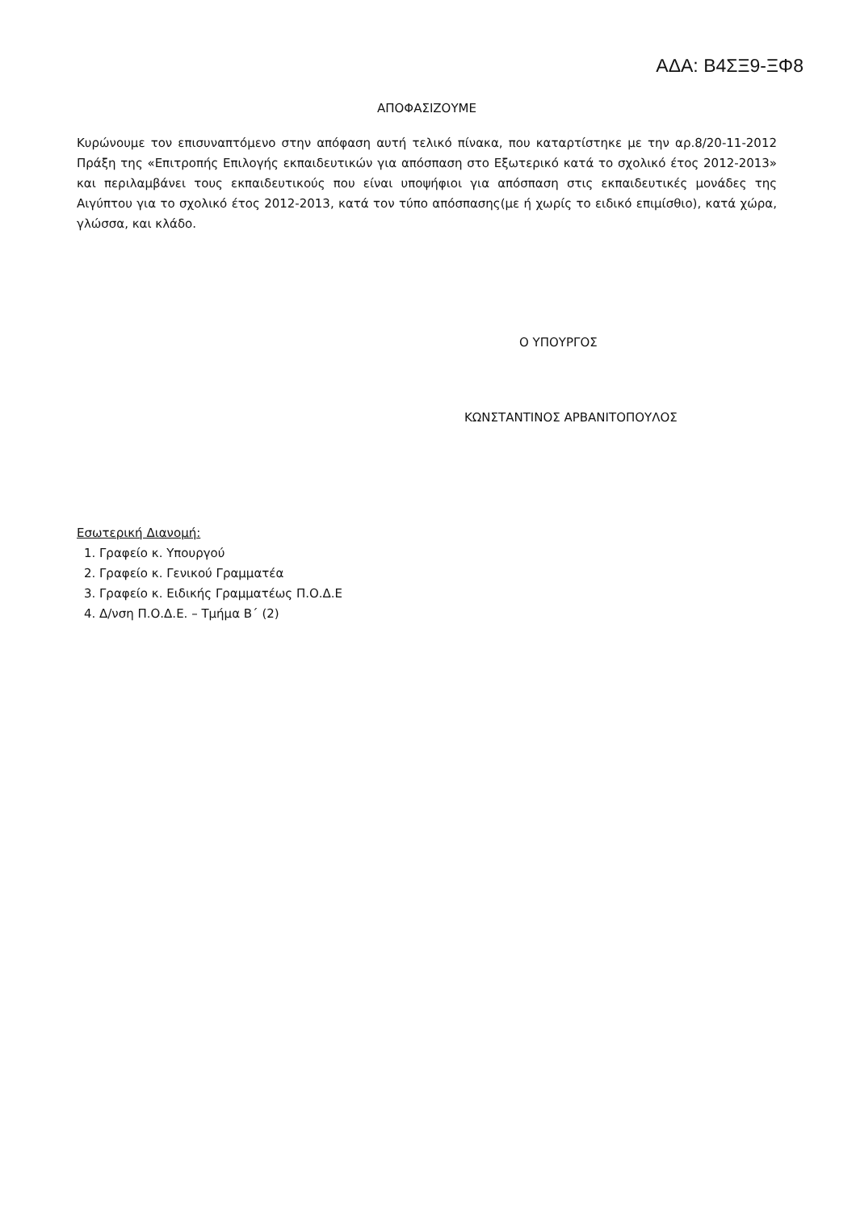ΑΔΑ: Β4ΣΞ9-ΞΦ8
ΑΠΟΦΑΣΙΖΟΥΜΕ
Κυρώνουμε τον επισυναπτόμενο στην απόφαση αυτή τελικό πίνακα, που καταρτίστηκε με την αρ.8/20-11-2012 Πράξη της «Επιτροπής Επιλογής εκπαιδευτικών για απόσπαση στο Εξωτερικό κατά το σχολικό έτος 2012-2013» και περιλαμβάνει τους εκπαιδευτικούς που είναι υποψήφιοι για απόσπαση στις εκπαιδευτικές μονάδες της Αιγύπτου για το σχολικό έτος 2012-2013, κατά τον τύπο απόσπασης(με ή χωρίς το ειδικό επιμίσθιο), κατά χώρα, γλώσσα, και κλάδο.
Ο ΥΠΟΥΡΓΟΣ
ΚΩΝΣΤΑΝΤΙΝΟΣ ΑΡΒΑΝΙΤΟΠΟΥΛΟΣ
Εσωτερική Διανομή:
1. Γραφείο κ. Υπουργού
2. Γραφείο κ. Γενικού Γραμματέα
3. Γραφείο κ. Ειδικής Γραμματέως Π.Ο.Δ.Ε
4. Δ/νση Π.Ο.Δ.Ε. – Τμήμα Β΄ (2)